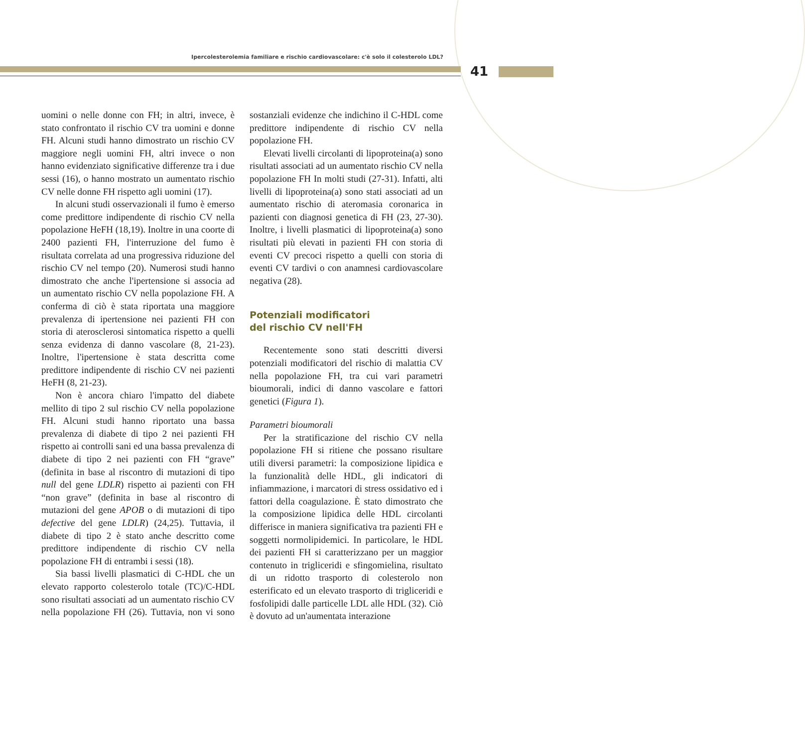Ipercolesterolemia familiare e rischio cardiovascolare: c'è solo il colesterolo LDL?
41
uomini o nelle donne con FH; in altri, invece, è stato confrontato il rischio CV tra uomini e donne FH. Alcuni studi hanno dimostrato un rischio CV maggiore negli uomini FH, altri invece o non hanno evidenziato significative differenze tra i due sessi (16), o hanno mostrato un aumentato rischio CV nelle donne FH rispetto agli uomini (17).
In alcuni studi osservazionali il fumo è emerso come predittore indipendente di rischio CV nella popolazione HeFH (18,19). Inoltre in una coorte di 2400 pazienti FH, l'interruzione del fumo è risultata correlata ad una progressiva riduzione del rischio CV nel tempo (20). Numerosi studi hanno dimostrato che anche l'ipertensione si associa ad un aumentato rischio CV nella popolazione FH. A conferma di ciò è stata riportata una maggiore prevalenza di ipertensione nei pazienti FH con storia di aterosclerosi sintomatica rispetto a quelli senza evidenza di danno vascolare (8, 21-23). Inoltre, l'ipertensione è stata descritta come predittore indipendente di rischio CV nei pazienti HeFH (8, 21-23).
Non è ancora chiaro l'impatto del diabete mellito di tipo 2 sul rischio CV nella popolazione FH. Alcuni studi hanno riportato una bassa prevalenza di diabete di tipo 2 nei pazienti FH rispetto ai controlli sani ed una bassa prevalenza di diabete di tipo 2 nei pazienti con FH “grave” (definita in base al riscontro di mutazioni di tipo null del gene LDLR) rispetto ai pazienti con FH “non grave” (definita in base al riscontro di mutazioni del gene APOB o di mutazioni di tipo defective del gene LDLR) (24,25). Tuttavia, il diabete di tipo 2 è stato anche descritto come predittore indipendente di rischio CV nella popolazione FH di entrambi i sessi (18).
Sia bassi livelli plasmatici di C-HDL che un elevato rapporto colesterolo totale (TC)/C-HDL sono risultati associati ad un aumentato rischio CV nella popolazione FH (26). Tuttavia, non vi sono sostanziali evidenze che indichino il C-HDL come predittore indipendente di rischio CV nella popolazione FH.
Elevati livelli circolanti di lipoproteina(a) sono risultati associati ad un aumentato rischio CV nella popolazione FH In molti studi (27-31). Infatti, alti livelli di lipoproteina(a) sono stati associati ad un aumentato rischio di ateromasia coronarica in pazienti con diagnosi genetica di FH (23, 27-30). Inoltre, i livelli plasmatici di lipoproteina(a) sono risultati più elevati in pazienti FH con storia di eventi CV precoci rispetto a quelli con storia di eventi CV tardivi o con anamnesi cardiovascolare negativa (28).
Potenziali modificatori
del rischio CV nell'FH
Recentemente sono stati descritti diversi potenziali modificatori del rischio di malattia CV nella popolazione FH, tra cui vari parametri bioumorali, indici di danno vascolare e fattori genetici (Figura 1).
Parametri bioumorali
Per la stratificazione del rischio CV nella popolazione FH si ritiene che possano risultare utili diversi parametri: la composizione lipidica e la funzionalità delle HDL, gli indicatori di infiammazione, i marcatori di stress ossidativo ed i fattori della coagulazione. È stato dimostrato che la composizione lipidica delle HDL circolanti differisce in maniera significativa tra pazienti FH e soggetti normolipidemici. In particolare, le HDL dei pazienti FH si caratterizzano per un maggior contenuto in trigliceridi e sfingomielina, risultato di un ridotto trasporto di colesterolo non esterificato ed un elevato trasporto di trigliceridi e fosfolipidi dalle particelle LDL alle HDL (32). Ciò è dovuto ad un'aumentata interazione